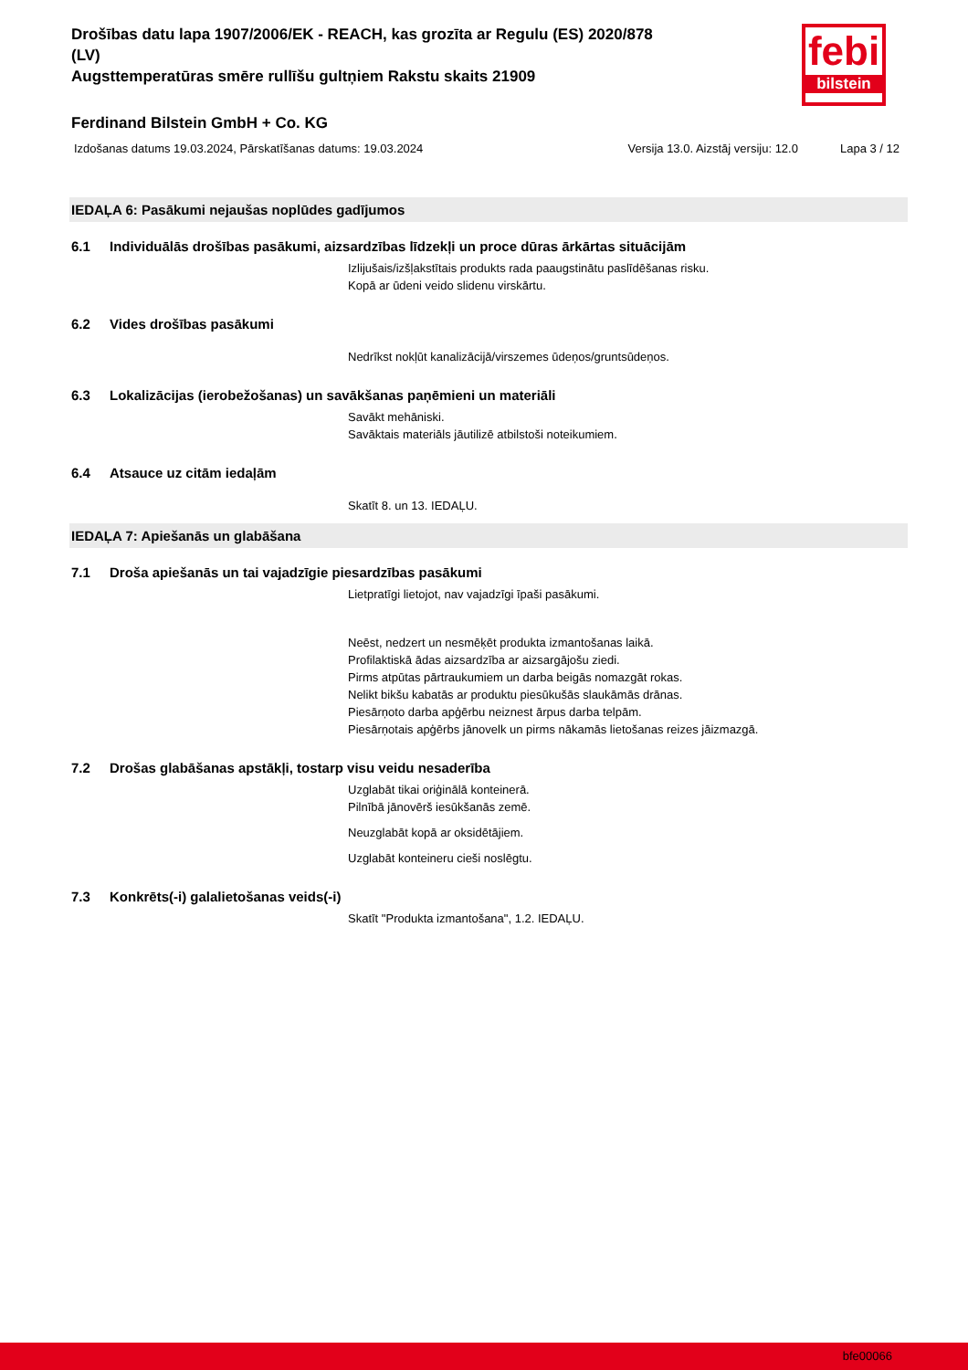febi
bilstein
Drošības datu lapa 1907/2006/EK - REACH, kas grozīta ar Regulu (ES) 2020/878
(LV)
Augsttemperatūras smēre rullīšu gultņiem Rakstu skaits 21909
Ferdinand Bilstein GmbH + Co. KG
Izdošanas datums 19.03.2024, Pārskatīšanas datums: 19.03.2024 Versija 13.0. Aizstāj versiju: 12.0 Lapa 3 / 12
IEDAĻA 6: Pasākumi nejaušas noplūdes gadījumos
6.1 Individuālās drošības pasākumi, aizsardzības līdzekļi un proce dūras ārkārtas situācijām
Izlijušais/izšļakstītais produkts rada paaugstinātu paslīdēšanas risku.
Kopā ar ūdeni veido slidenu virskārtu.
6.2 Vides drošības pasākumi
Nedrīkst nokļūt kanalizācijā/virszemes ūdeņos/gruntsūdeņos.
6.3 Lokalizācijas (ierobežošanas) un savākšanas paņēmieni un materiāli
Savākt mehāniski.
Savāktais materiāls jāutilizē atbilstoši noteikumiem.
6.4 Atsauce uz citām iedaļām
Skatīt 8. un 13. IEDAĻU.
IEDAĻA 7: Apiešanās un glabāšana
7.1 Droša apiešanās un tai vajadzīgie piesardzības pasākumi
Lietpratīgi lietojot, nav vajadzīgi īpaši pasākumi.
Neēst, nedzert un nesmēķēt produkta izmantošanas laikā.
Profilaktiskā ādas aizsardzība ar aizsargājošu ziedi.
Pirms atpūtas pārtraukumiem un darba beigās nomazgāt rokas.
Nelikt bikšu kabatās ar produktu piesūkušās slaukāmās drānas.
Piesārņoto darba apģērbu neiznest ārpus darba telpām.
Piesārņotais apģērbs jānovelk un pirms nākamās lietošanas reizes jāizmazgā.
7.2 Drošas glabāšanas apstākļi, tostarp visu veidu nesaderība
Uzglabāt tikai oriģinālā konteinerā.
Pilnībā jānovērš iesūkšanās zemē.
Neuzglabāt kopā ar oksidētājiem.
Uzglabāt konteineru cieši noslēgtu.
7.3 Konkrēts(-i) galalietošanas veids(-i)
Skatīt "Produkta izmantošana", 1.2. IEDAĻU.
bfe00066